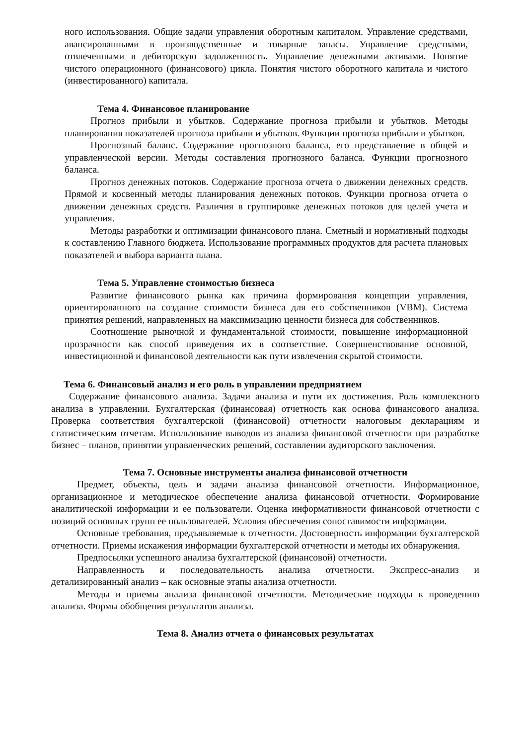ного использования. Общие задачи управления оборотным капиталом. Управление средствами, авансированными в производственные и товарные запасы. Управление средствами, отвлеченными в дебиторскую задолженность. Управление денежными активами. Понятие чистого операционного (финансового) цикла. Понятия чистого оборотного капитала и чистого (инвестированного) капитала.
Тема 4. Финансовое планирование
Прогноз прибыли и убытков. Содержание прогноза прибыли и убытков. Методы планирования показателей прогноза прибыли и убытков. Функции прогноза прибыли и убытков.
Прогнозный баланс. Содержание прогнозного баланса, его представление в общей и управленческой версии. Методы составления прогнозного баланса. Функции прогнозного баланса.
Прогноз денежных потоков. Содержание прогноза отчета о движении денежных средств. Прямой и косвенный методы планирования денежных потоков. Функции прогноза отчета о движении денежных средств. Различия в группировке денежных потоков для целей учета и управления.
Методы разработки и оптимизации финансового плана. Сметный и нормативный подходы к составлению Главного бюджета. Использование программных продуктов для расчета плановых показателей и выбора варианта плана.
Тема 5. Управление стоимостью бизнеса
Развитие финансового рынка как причина формирования концепции управления, ориентированного на создание стоимости бизнеса для его собственников (VBM). Система принятия решений, направленных на максимизацию ценности бизнеса для собственников.
Соотношение рыночной и фундаментальной стоимости, повышение информационной прозрачности как способ приведения их в соответствие. Совершенствование основной, инвестиционной и финансовой деятельности как пути извлечения скрытой стоимости.
Тема 6. Финансовый анализ и его роль в управлении предприятием
Содержание финансового анализа. Задачи анализа и пути их достижения. Роль комплексного анализа в управлении. Бухгалтерская (финансовая) отчетность как основа финансового анализа. Проверка соответствия бухгалтерской (финансовой) отчетности налоговым декларациям и статистическим отчетам. Использование выводов из анализа финансовой отчетности при разработке бизнес – планов, принятии управленческих решений, составлении аудиторского заключения.
Тема 7. Основные инструменты анализа финансовой отчетности
Предмет, объекты, цель и задачи анализа финансовой отчетности. Информационное, организационное и методическое обеспечение анализа финансовой отчетности. Формирование аналитической информации и ее пользователи. Оценка информативности финансовой отчетности с позиций основных групп ее пользователей. Условия обеспечения сопоставимости информации.
Основные требования, предъявляемые к отчетности. Достоверность информации бухгалтерской отчетности. Приемы искажения информации бухгалтерской отчетности и методы их обнаружения.
Предпосылки успешного анализа бухгалтерской (финансовой) отчетности.
Направленность и последовательность анализа отчетности. Экспресс-анализ и детализированный анализ – как основные этапы анализа отчетности.
Методы и приемы анализа финансовой отчетности. Методические подходы к проведению анализа. Формы обобщения результатов анализа.
Тема 8. Анализ отчета о финансовых результатах